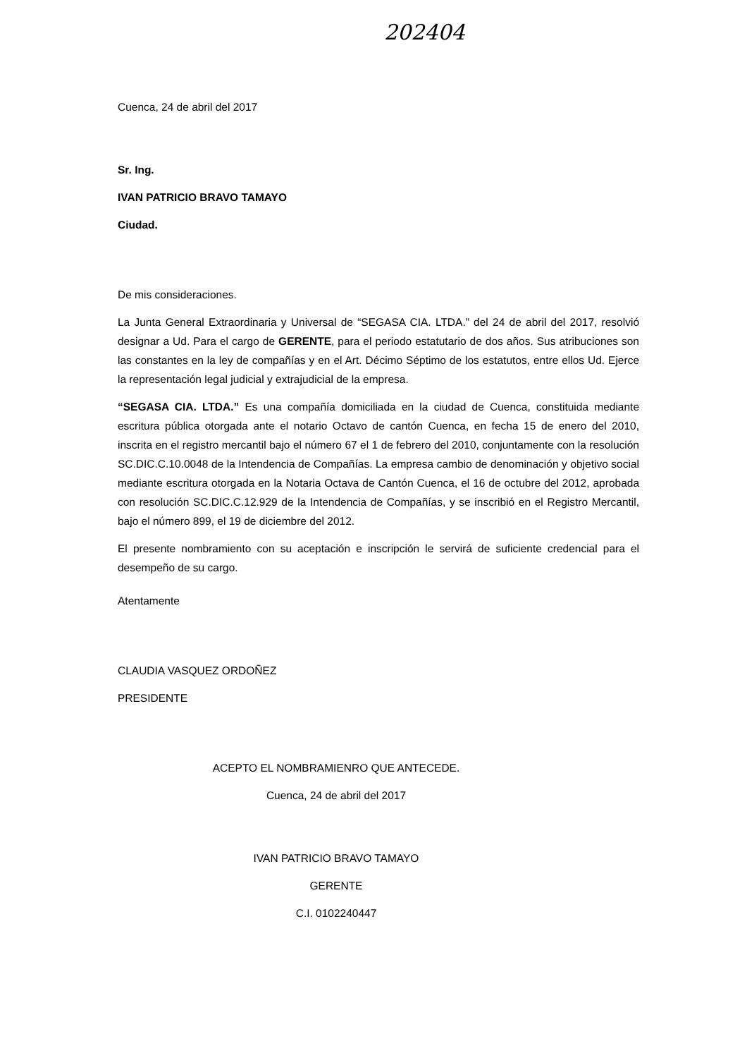202404
Cuenca, 24 de abril del 2017
Sr. Ing.
IVAN PATRICIO BRAVO TAMAYO
Ciudad.
De mis consideraciones.
La Junta General Extraordinaria y Universal de “SEGASA CIA. LTDA.” del 24 de abril del 2017, resolvió designar a Ud. Para el cargo de GERENTE, para el periodo estatutario de dos años. Sus atribuciones son las constantes en la ley de compañías y en el Art. Décimo Séptimo de los estatutos, entre ellos Ud. Ejerce la representación legal judicial y extrajudicial de la empresa.
“SEGASA CIA. LTDA.” Es una compañía domiciliada en la ciudad de Cuenca, constituida mediante escritura pública otorgada ante el notario Octavo de cantón Cuenca, en fecha 15 de enero del 2010, inscrita en el registro mercantil bajo el número 67 el 1 de febrero del 2010, conjuntamente con la resolución SC.DIC.C.10.0048 de la Intendencia de Compañías. La empresa cambio de denominación y objetivo social mediante escritura otorgada en la Notaria Octava de Cantón Cuenca, el 16 de octubre del 2012, aprobada con resolución SC.DIC.C.12.929 de la Intendencia de Compañías, y se inscribió en el Registro Mercantil, bajo el número 899, el 19 de diciembre del 2012.
El presente nombramiento con su aceptación e inscripción le servirá de suficiente credencial para el desempeño de su cargo.
Atentamente
CLAUDIA VASQUEZ ORDOÑEZ
PRESIDENTE
ACEPTO EL NOMBRAMIENRO QUE ANTECEDE.
Cuenca, 24 de abril del 2017
IVAN PATRICIO BRAVO TAMAYO
GERENTE
C.I. 0102240447